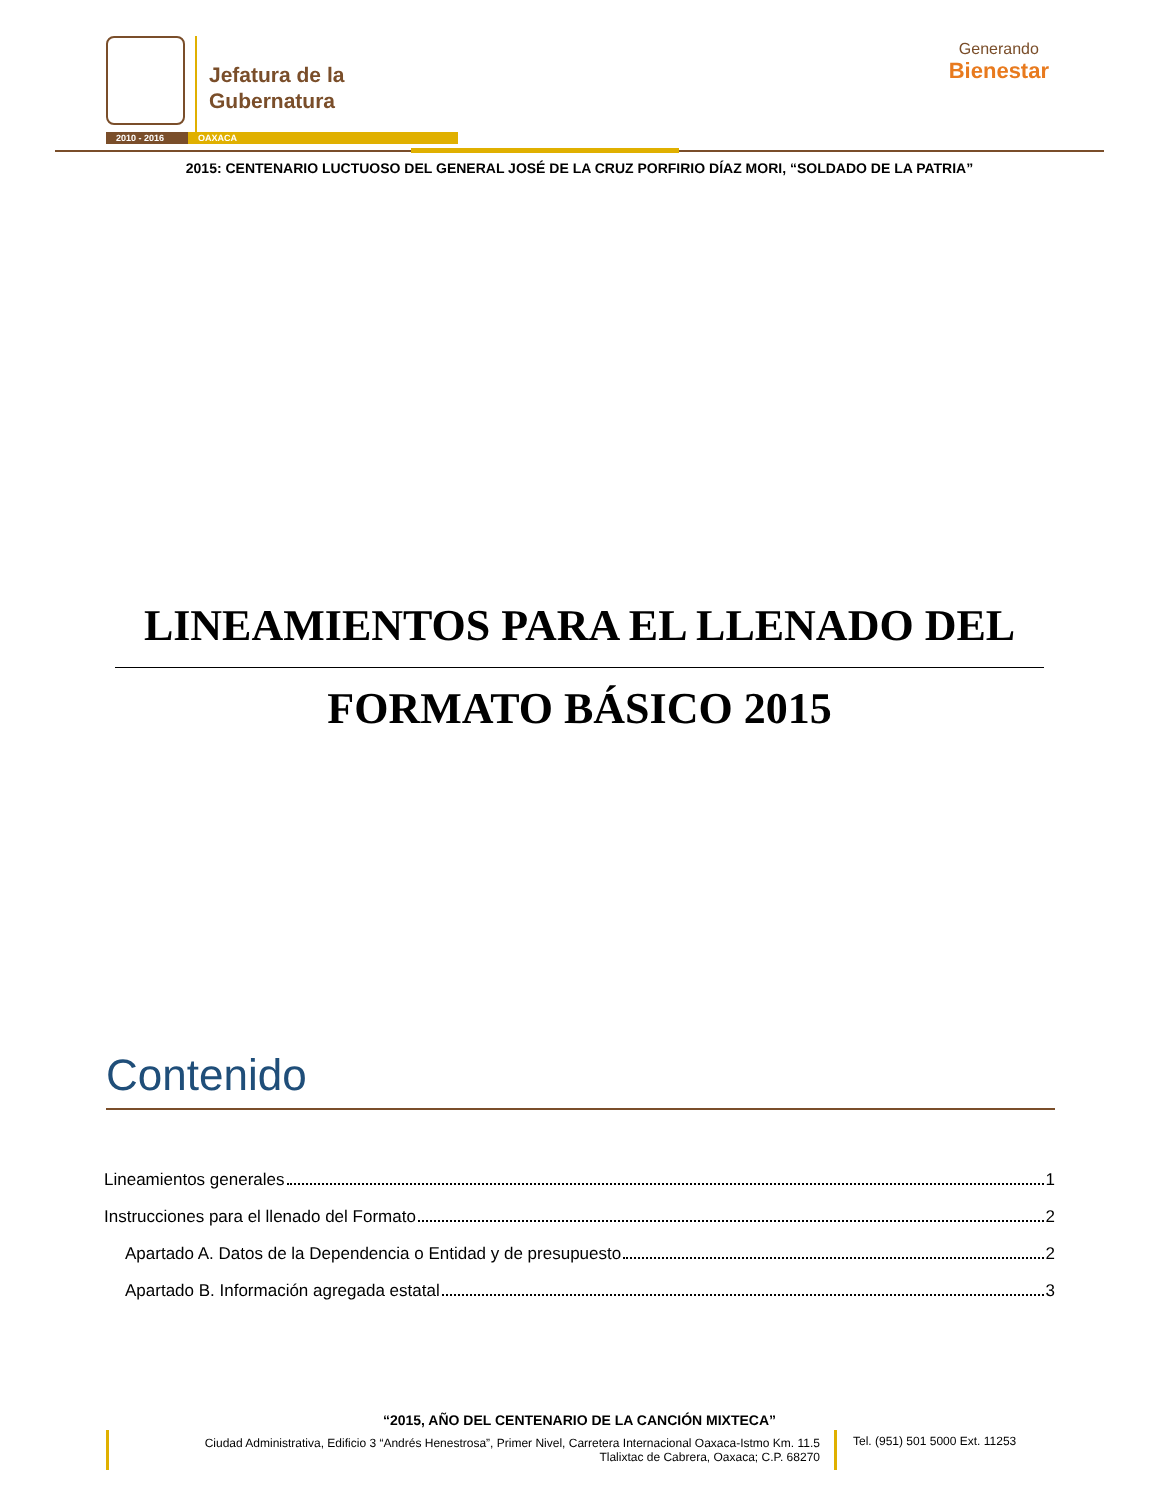Jefatura de la
Gubernatura
2010 - 2016 OAXACA
Generando
Bienestar
2015: CENTENARIO LUCTUOSO DEL GENERAL JOSÉ DE LA CRUZ PORFIRIO DÍAZ MORI, “SOLDADO DE LA PATRIA”
LINEAMIENTOS PARA EL LLENADO DEL
FORMATO BÁSICO 2015
Contenido
Lineamientos generales 1
Instrucciones para el llenado del Formato 2
Apartado A. Datos de la Dependencia o Entidad y de presupuesto 2
Apartado B. Información agregada estatal 3
“2015, AÑO DEL CENTENARIO DE LA CANCIÓN MIXTECA”
Ciudad Administrativa, Edificio 3 “Andrés Henestrosa”, Primer Nivel, Carretera Internacional Oaxaca-Istmo Km. 11.5
Tlalixtac de Cabrera, Oaxaca; C.P. 68270
Tel. (951) 501 5000 Ext. 11253